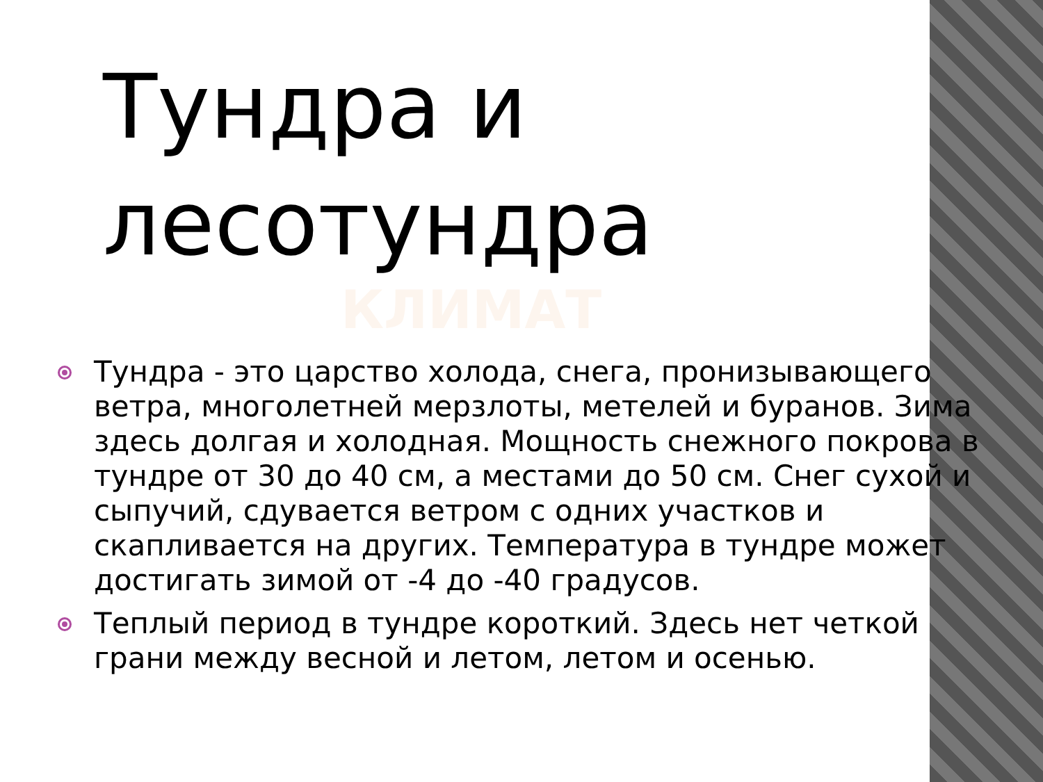Тундра и лесотундра
КЛИМАТ
Тундра - это царство холода, снега, пронизывающего ветра, многолетней мерзлоты, метелей и буранов. Зима здесь долгая и холодная. Мощность снежного покрова в тундре от 30 до 40 см, а местами до 50 см. Снег сухой и сыпучий, сдувается ветром с одних участков и скапливается на других. Температура в тундре может достигать зимой от -4 до -40 градусов.
Теплый период в тундре короткий. Здесь нет четкой грани между весной и летом, летом и осенью.